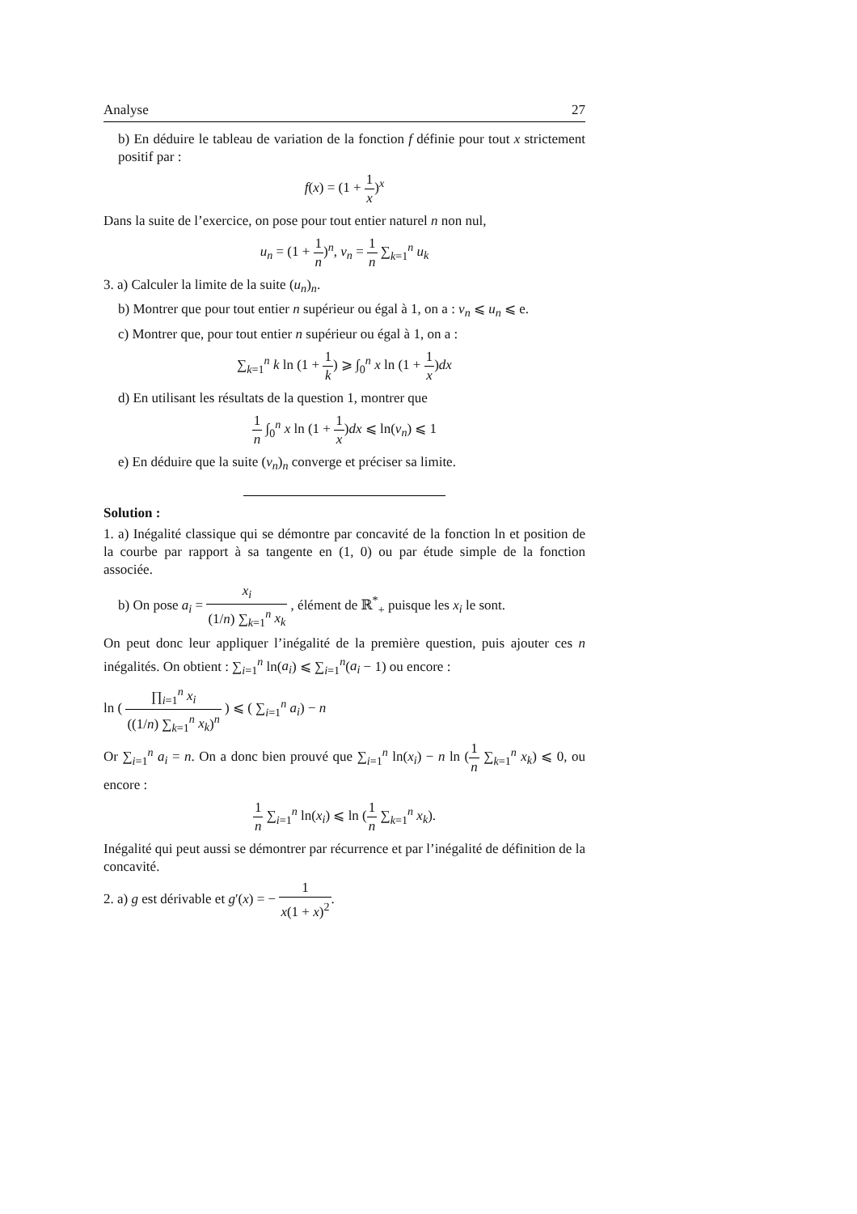Analyse 27
b) En déduire le tableau de variation de la fonction f définie pour tout x strictement positif par :
f(x) = (1 + 1 x)<sup>x</sup>
Dans la suite de l’exercice, on pose pour tout entier naturel n non nul,
u<sub>n</sub> = (1 + 1 n)<sup>n</sup>, v<sub>n</sub> = 1 n ∑<sub>k=1</sub><sup>n</sup> u<sub>k</sub>
3. a) Calculer la limite de la suite (u<sub>n</sub>)<sub>n</sub>.
b) Montrer que pour tout entier n supérieur ou égal à 1, on a : v<sub>n</sub> ⩽ u<sub>n</sub> ⩽ e.
c) Montrer que, pour tout entier n supérieur ou égal à 1, on a :
∑<sub>k=1</sub><sup>n</sup> k ln (1 + 1 k) ⩾ ∫<sub>0</sub><sup>n</sup> x ln (1 + 1 x)dx
d) En utilisant les résultats de la question 1, montrer que
1 n ∫<sub>0</sub><sup>n</sup> x ln (1 + 1 x)dx ⩽ ln(v<sub>n</sub>) ⩽ 1
e) En déduire que la suite (v<sub>n</sub>)<sub>n</sub> converge et préciser sa limite.
Solution :
1. a) Inégalité classique qui se démontre par concavité de la fonction ln et position de la courbe par rapport à sa tangente en (1, 0) ou par étude simple de la fonction associée.
b) On pose a<sub>i</sub> = x<sub>i</sub> (1/n) ∑<sub>k=1</sub><sup>n</sup> x<sub>k</sub> , élément de ℝ<sup>*</sup><sub>+</sub> puisque les x<sub>i</sub> le sont.
On peut donc leur appliquer l’inégalité de la première question, puis ajouter ces n inégalités. On obtient : ∑<sub>i=1</sub><sup>n</sup> ln(a<sub>i</sub>) ⩽ ∑<sub>i=1</sub><sup>n</sup>(a<sub>i</sub> − 1) ou encore :
ln ( ∏<sub>i=1</sub><sup>n</sup> x<sub>i</sub> ((1/n) ∑<sub>k=1</sub><sup>n</sup> x<sub>k</sub>)<sup>n</sup> ) ⩽ ( ∑<sub>i=1</sub><sup>n</sup> a<sub>i</sub>) − n
Or ∑<sub>i=1</sub><sup>n</sup> a<sub>i</sub> = n. On a donc bien prouvé que ∑<sub>i=1</sub><sup>n</sup> ln(x<sub>i</sub>) − n ln (1 n ∑<sub>k=1</sub><sup>n</sup> x<sub>k</sub>) ⩽ 0, ou encore :
1 n ∑<sub>i=1</sub><sup>n</sup> ln(x<sub>i</sub>) ⩽ ln (1 n ∑<sub>k=1</sub><sup>n</sup> x<sub>k</sub>).
Inégalité qui peut aussi se démontrer par récurrence et par l’inégalité de définition de la concavité.
2. a) g est dérivable et g′(x) = − 1 x(1 + x)<sup>2</sup>.